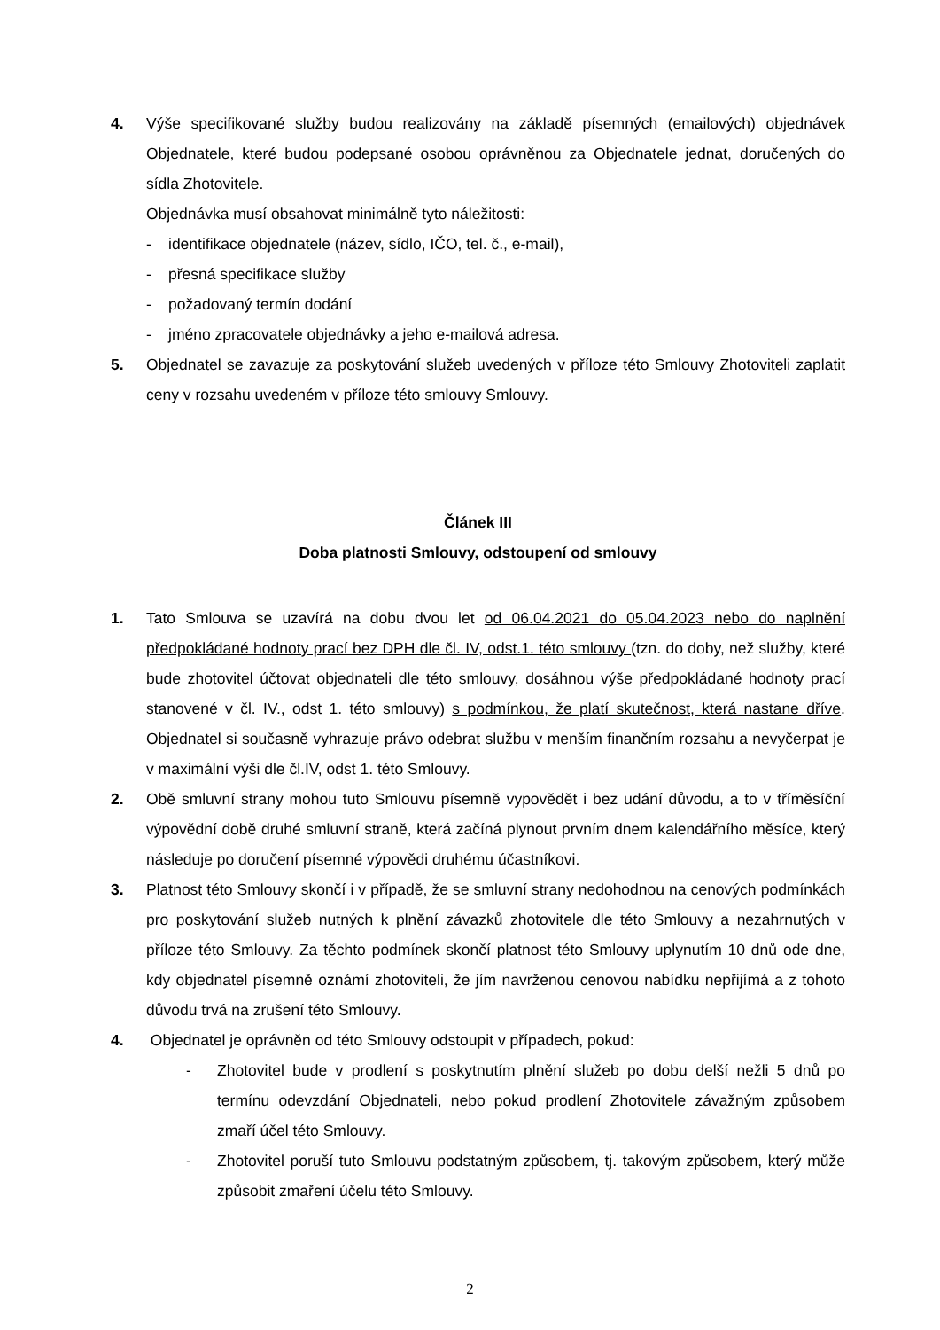4. Výše specifikované služby budou realizovány na základě písemných (emailových) objednávek Objednatele, které budou podepsané osobou oprávněnou za Objednatele jednat, doručených do sídla Zhotovitele.
Objednávka musí obsahovat minimálně tyto náležitosti:
- identifikace objednatele (název, sídlo, IČO, tel. č., e-mail),
- přesná specifikace služby
- požadovaný termín dodání
- jméno zpracovatele objednávky a jeho e-mailová adresa.
5. Objednatel se zavazuje za poskytování služeb uvedených v příloze této Smlouvy Zhotoviteli zaplatit ceny v rozsahu uvedeném v příloze této smlouvy Smlouvy.
Článek III
Doba platnosti Smlouvy, odstoupení od smlouvy
1. Tato Smlouva se uzavírá na dobu dvou let od 06.04.2021 do 05.04.2023 nebo do naplnění předpokládané hodnoty prací bez DPH dle čl. IV, odst.1. této smlouvy (tzn. do doby, než služby, které bude zhotovitel účtovat objednateli dle této smlouvy, dosáhnou výše předpokládané hodnoty prací stanovené v čl. IV., odst 1. této smlouvy) s podmínkou, že platí skutečnost, která nastane dříve. Objednatel si současně vyhrazuje právo odebrat službu v menším finančním rozsahu a nevyčerpat je v maximální výši dle čl.IV, odst 1. této Smlouvy.
2. Obě smluvní strany mohou tuto Smlouvu písemně vypovědět i bez udání důvodu, a to v tříměsíční výpovědní době druhé smluvní straně, která začíná plynout prvním dnem kalendářního měsíce, který následuje po doručení písemné výpovědi druhému účastníkovi.
3. Platnost této Smlouvy skončí i v případě, že se smluvní strany nedohodnou na cenových podmínkách pro poskytování služeb nutných k plnění závazků zhotovitele dle této Smlouvy a nezahrnutých v příloze této Smlouvy. Za těchto podmínek skončí platnost této Smlouvy uplynutím 10 dnů ode dne, kdy objednatel písemně oznámí zhotoviteli, že jím navrženou cenovou nabídku nepřijímá a z tohoto důvodu trvá na zrušení této Smlouvy.
4. Objednatel je oprávněn od této Smlouvy odstoupit v případech, pokud:
- Zhotovitel bude v prodlení s poskytnutím plnění služeb po dobu delší nežli 5 dnů po termínu odevzdání Objednateli, nebo pokud prodlení Zhotovitele závažným způsobem zmaří účel této Smlouvy.
- Zhotovitel poruší tuto Smlouvu podstatným způsobem, tj. takovým způsobem, který může způsobit zmaření účelu této Smlouvy.
2